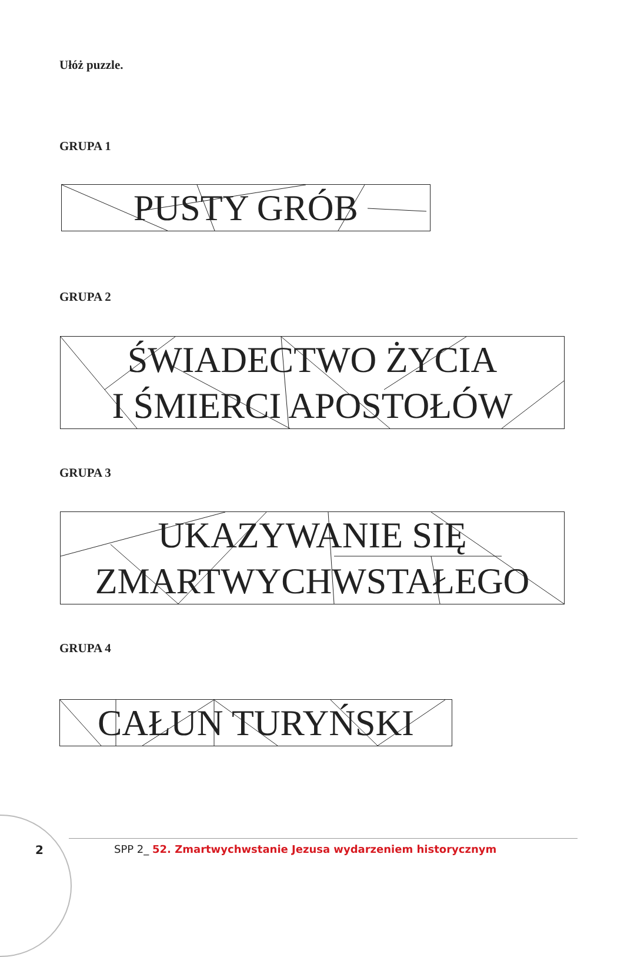Ułóż puzzle.
GRUPA 1
PUSTY GRÓB
GRUPA 2
ŚWIADECTWO ŻYCIA
I ŚMIERCI APOSTOŁÓW
GRUPA 3
UKAZYWANIE SIĘ
ZMARTWYCHWSTAŁEGO
GRUPA 4
CAŁUN TURYŃSKI
2
SPP 2_ 52. Zmartwychwstanie Jezusa wydarzeniem historycznym